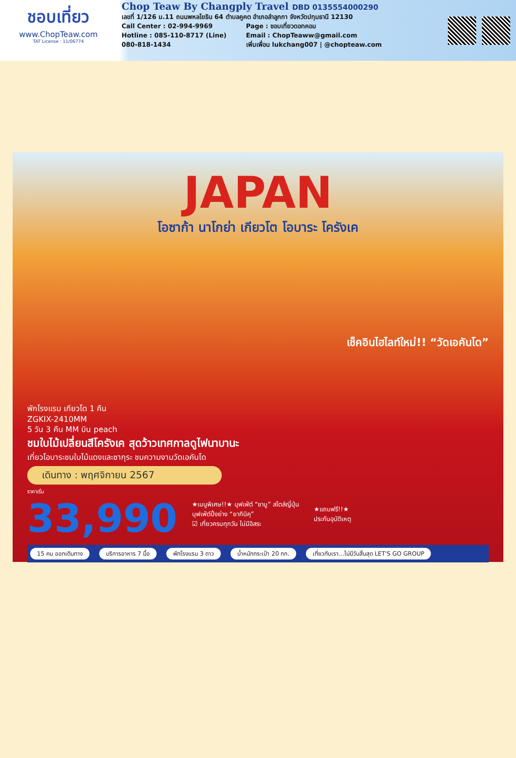ชอบเที่ยว
www.ChopTeaw.com
TAT License : 11/06774
Chop Teaw By Changply Travel DBD 0135554000290
เลขที่ 1/126 ม.11 ถนนพหลโยธิน 64 ตำบลคูคต อำเภอลำลูกกา จังหวัดปทุมธานี 12130
Call Center : 02-994-9969
Hotline : 085-110-8717 (Line)
080-818-1434
Page : ชอบเที่ยวดอทคอม
Email : ChopTeaww@gmail.com
เพิ่มเพื่อน lukchang007 | @chopteaw.com
JAPAN
โอซาก้า นาโกย่า เกียวโต โอบาระ โครังเค
เช็คอินไฮไลท์ใหม่!! “วัดเอคันโด”
พักโรงแรม เกียวโต 1 คืน
ZGKIX-2410MM
5 วัน 3 คืน MM บิน peach
ชมใบไม้เปลี่ยนสีโครังเค สุดว้าวเทศกาลดูไฟนาบานะ
เที่ยวโอบาระชมใบไม้แดงและซากุระ ชมความงามวัดเอคันโด
เดินทาง : พฤศจิกายน 2567
ราคาเริ่ม
33,990
★เมนูพิเศษ!!★ บุฟเฟ่ต์ “ชาบู” สไตล์ญี่ปุ่น
บุฟเฟ่ต์ปิ้งย่าง “ยากินิคุ”
☑ เที่ยวครบทุกวัน ไม่มีอิสระ
★แถมฟรี!!★
ประกันอุบัติเหตุ
15 คน ออกเดินทาง บริการอาหาร 7 มื้อ พักโรงแรม 3 ดาว น้ำหนักกระเป๋า 20 กก. เที่ยวกับเรา...ไม่มีวันสิ้นสุด LET'S GO GROUP